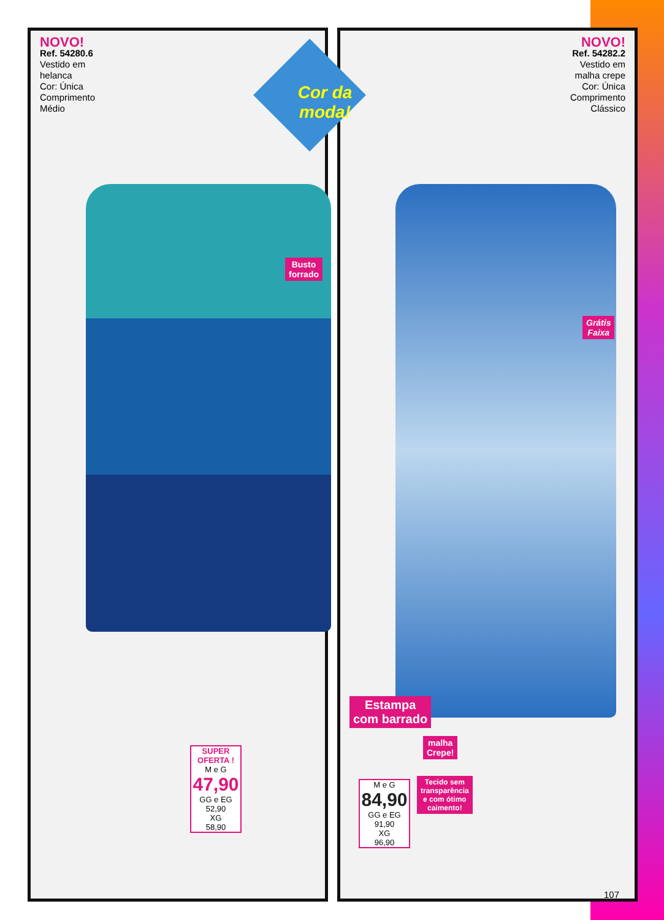NOVO!
Ref. 54280.6
Vestido em
helanca
Cor: Única
Comprimento
Médio
Busto
forrado
SUPER OFERTA !
M e G
47,90
GG e EG
52,90
XG
58,90
NOVO!
Ref. 54282.2
Vestido em
malha crepe
Cor: Única
Comprimento
Clássico
Grátis
Faixa
Estampa
com barrado
malha
Crepe!
Tecido sem
transparência
e com ótimo
caimento!
M e G
84,90
GG e EG
91,90
XG
96,90
Cor da moda!
107